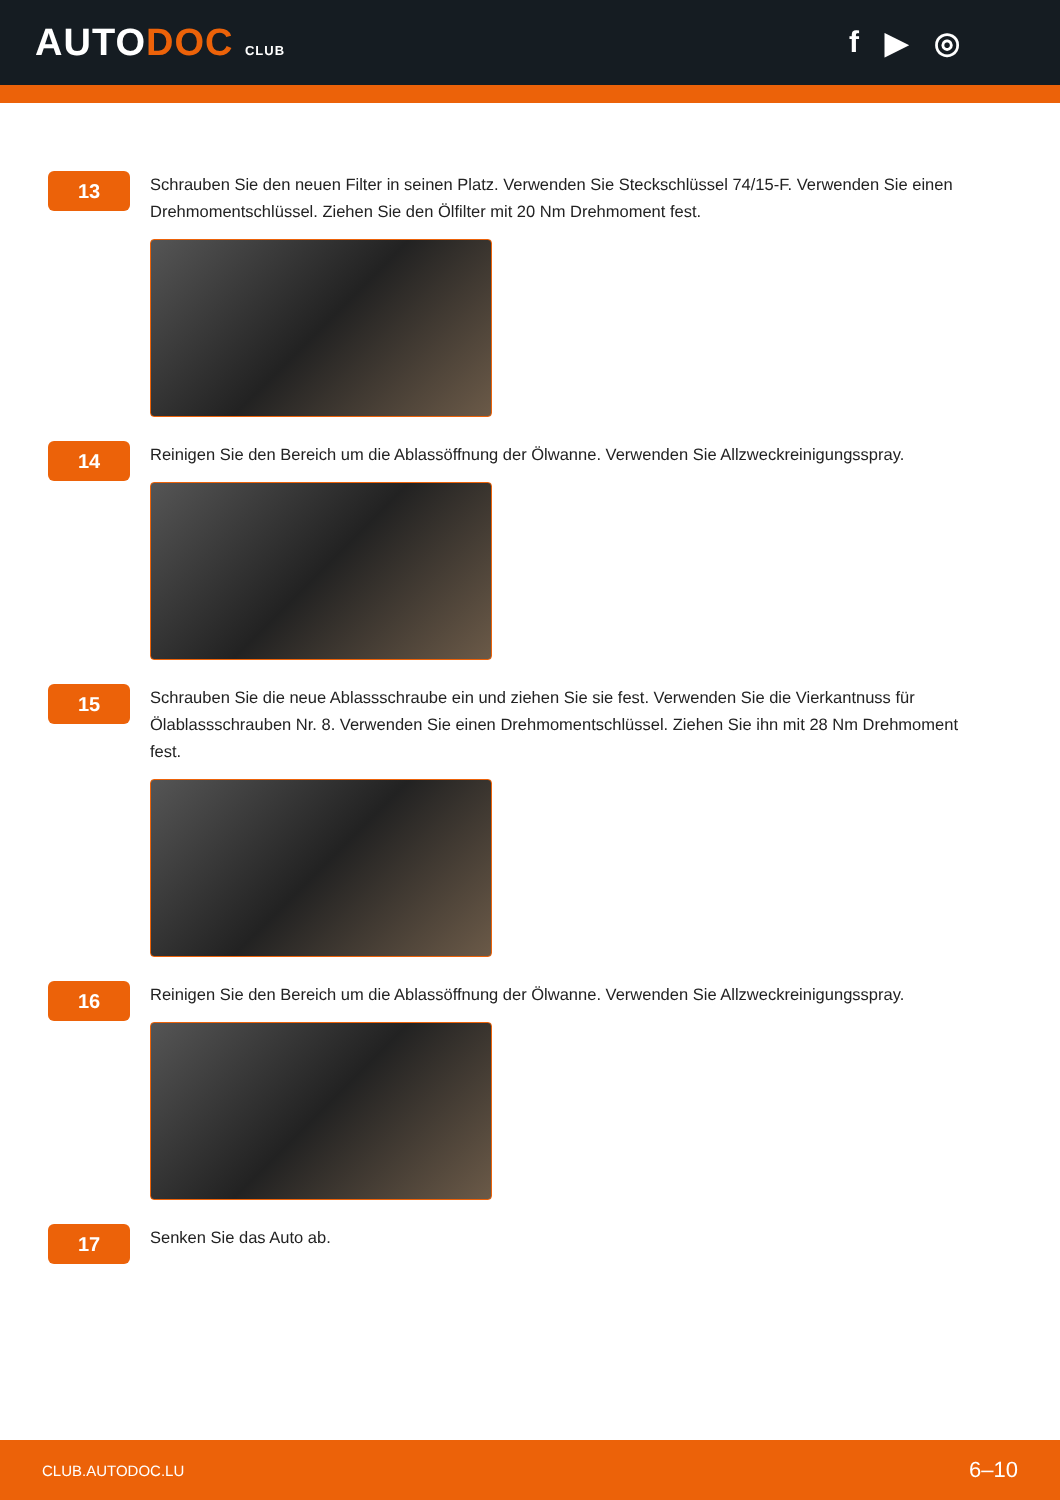AUTODOC CLUB
f ▶ ◎
13
Schrauben Sie den neuen Filter in seinen Platz. Verwenden Sie Steckschlüssel 74/15-F. Verwenden Sie einen Drehmomentschlüssel. Ziehen Sie den Ölfilter mit 20 Nm Drehmoment fest.
14
Reinigen Sie den Bereich um die Ablassöffnung der Ölwanne. Verwenden Sie Allzweckreinigungsspray.
15
Schrauben Sie die neue Ablassschraube ein und ziehen Sie sie fest. Verwenden Sie die Vierkantnuss für Ölablassschrauben Nr. 8. Verwenden Sie einen Drehmomentschlüssel. Ziehen Sie ihn mit 28 Nm Drehmoment fest.
16
Reinigen Sie den Bereich um die Ablassöffnung der Ölwanne. Verwenden Sie Allzweckreinigungsspray.
17
Senken Sie das Auto ab.
CLUB.AUTODOC.LU 6–10